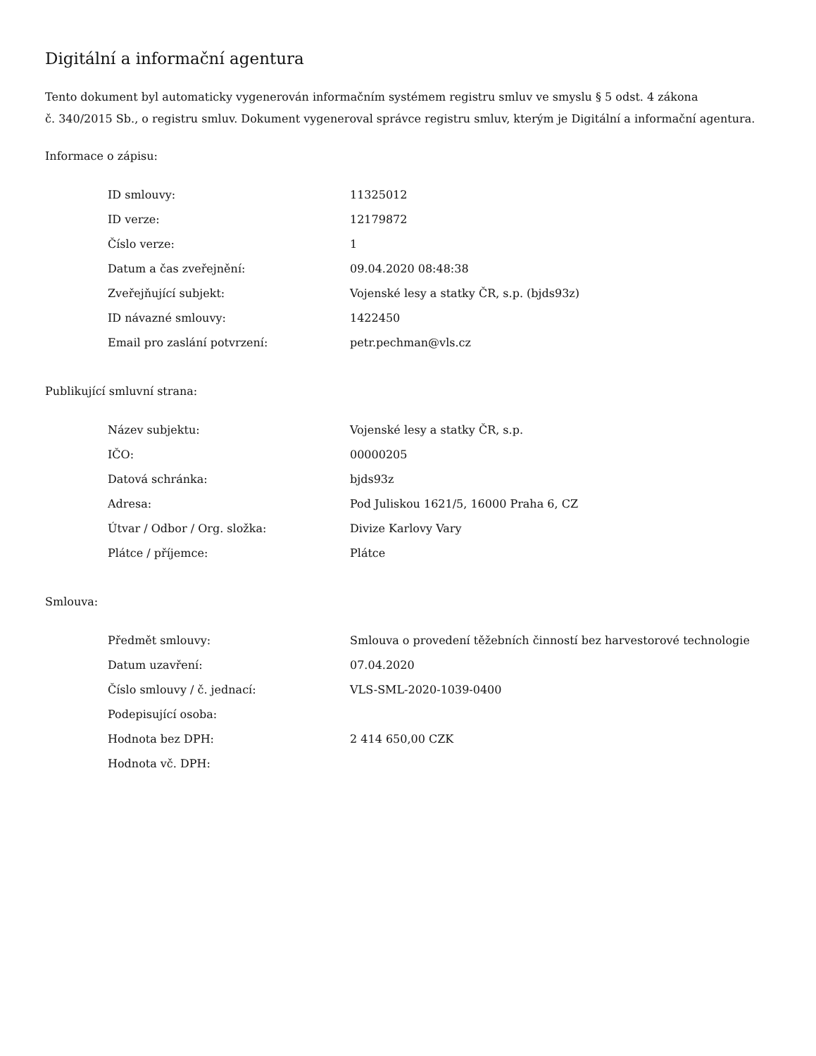Digitální a informační agentura
Tento dokument byl automaticky vygenerován informačním systémem registru smluv ve smyslu § 5 odst. 4 zákona
č. 340/2015 Sb., o registru smluv. Dokument vygeneroval správce registru smluv, kterým je Digitální a informační agentura.
Informace o zápisu:
| ID smlouvy: | 11325012 |
| ID verze: | 12179872 |
| Číslo verze: | 1 |
| Datum a čas zveřejnění: | 09.04.2020 08:48:38 |
| Zveřejňující subjekt: | Vojenské lesy a statky ČR, s.p. (bjds93z) |
| ID návazné smlouvy: | 1422450 |
| Email pro zaslání potvrzení: | petr.pechman@vls.cz |
Publikující smluvní strana:
| Název subjektu: | Vojenské lesy a statky ČR, s.p. |
| IČO: | 00000205 |
| Datová schránka: | bjds93z |
| Adresa: | Pod Juliskou 1621/5, 16000 Praha 6, CZ |
| Útvar / Odbor / Org. složka: | Divize Karlovy Vary |
| Plátce / příjemce: | Plátce |
Smlouva:
| Předmět smlouvy: | Smlouva o provedení těžebních činností bez harvestorové technologie |
| Datum uzavření: | 07.04.2020 |
| Číslo smlouvy / č. jednací: | VLS-SML-2020-1039-0400 |
| Podepisující osoba: | |
| Hodnota bez DPH: | 2 414 650,00 CZK |
| Hodnota vč. DPH: | |